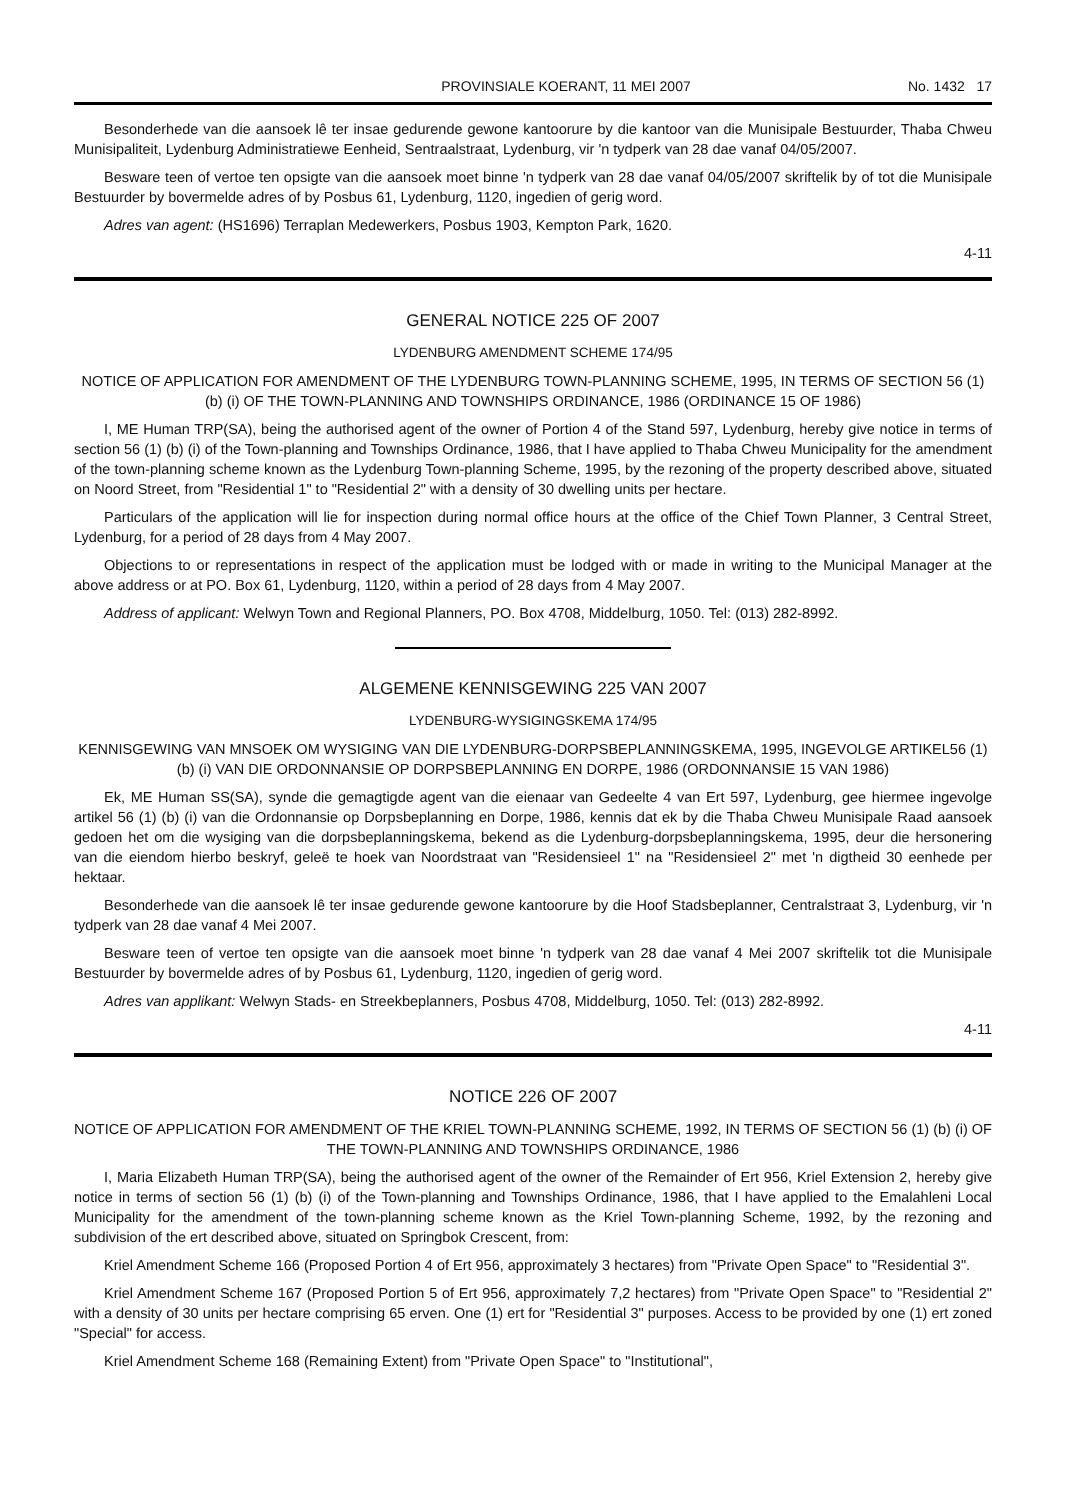PROVINSIALE KOERANT, 11 MEI 2007 No. 1432 17
Besonderhede van die aansoek lê ter insae gedurende gewone kantoorure by die kantoor van die Munisipale Bestuurder, Thaba Chweu Munisipaliteit, Lydenburg Administratiewe Eenheid, Sentraalstraat, Lydenburg, vir 'n tydperk van 28 dae vanaf 04/05/2007.
Besware teen of vertoe ten opsigte van die aansoek moet binne 'n tydperk van 28 dae vanaf 04/05/2007 skriftelik by of tot die Munisipale Bestuurder by bovermelde adres of by Posbus 61, Lydenburg, 1120, ingedien of gerig word.
Adres van agent: (HS1696) Terraplan Medewerkers, Posbus 1903, Kempton Park, 1620.
4-11
GENERAL NOTICE 225 OF 2007
LYDENBURG AMENDMENT SCHEME 174/95
NOTICE OF APPLICATION FOR AMENDMENT OF THE LYDENBURG TOWN-PLANNING SCHEME, 1995, IN TERMS OF SECTION 56 (1) (b) (i) OF THE TOWN-PLANNING AND TOWNSHIPS ORDINANCE, 1986 (ORDINANCE 15 OF 1986)
I, ME Human TRP(SA), being the authorised agent of the owner of Portion 4 of the Stand 597, Lydenburg, hereby give notice in terms of section 56 (1) (b) (i) of the Town-planning and Townships Ordinance, 1986, that I have applied to Thaba Chweu Municipality for the amendment of the town-planning scheme known as the Lydenburg Town-planning Scheme, 1995, by the rezoning of the property described above, situated on Noord Street, from "Residential 1" to "Residential 2" with a density of 30 dwelling units per hectare.
Particulars of the application will lie for inspection during normal office hours at the office of the Chief Town Planner, 3 Central Street, Lydenburg, for a period of 28 days from 4 May 2007.
Objections to or representations in respect of the application must be lodged with or made in writing to the Municipal Manager at the above address or at PO. Box 61, Lydenburg, 1120, within a period of 28 days from 4 May 2007.
Address of applicant: Welwyn Town and Regional Planners, PO. Box 4708, Middelburg, 1050. Tel: (013) 282-8992.
ALGEMENE KENNISGEWING 225 VAN 2007
LYDENBURG-WYSIGINGSKEMA 174/95
KENNISGEWING VAN MNSOEK OM WYSIGING VAN DIE LYDENBURG-DORPSBEPLANNINGSKEMA, 1995, INGEVOLGE ARTIKEL56 (1) (b) (i) VAN DIE ORDONNANSIE OP DORPSBEPLANNING EN DORPE, 1986 (ORDONNANSIE 15 VAN 1986)
Ek, ME Human SS(SA), synde die gemagtigde agent van die eienaar van Gedeelte 4 van Ert 597, Lydenburg, gee hiermee ingevolge artikel 56 (1) (b) (i) van die Ordonnansie op Dorpsbeplanning en Dorpe, 1986, kennis dat ek by die Thaba Chweu Munisipale Raad aansoek gedoen het om die wysiging van die dorpsbeplanningskema, bekend as die Lydenburg-dorpsbeplanningskema, 1995, deur die hersonering van die eiendom hierbo beskryf, geleë te hoek van Noordstraat van "Residensieel 1" na "Residensieel 2" met 'n digtheid 30 eenhede per hektaar.
Besonderhede van die aansoek lê ter insae gedurende gewone kantoorure by die Hoof Stadsbeplanner, Centralstraat 3, Lydenburg, vir 'n tydperk van 28 dae vanaf 4 Mei 2007.
Besware teen of vertoe ten opsigte van die aansoek moet binne 'n tydperk van 28 dae vanaf 4 Mei 2007 skriftelik tot die Munisipale Bestuurder by bovermelde adres of by Posbus 61, Lydenburg, 1120, ingedien of gerig word.
Adres van applikant: Welwyn Stads- en Streekbeplanners, Posbus 4708, Middelburg, 1050. Tel: (013) 282-8992.
4-11
NOTICE 226 OF 2007
NOTICE OF APPLICATION FOR AMENDMENT OF THE KRIEL TOWN-PLANNING SCHEME, 1992, IN TERMS OF SECTION 56 (1) (b) (i) OF THE TOWN-PLANNING AND TOWNSHIPS ORDINANCE, 1986
I, Maria Elizabeth Human TRP(SA), being the authorised agent of the owner of the Remainder of Ert 956, Kriel Extension 2, hereby give notice in terms of section 56 (1) (b) (i) of the Town-planning and Townships Ordinance, 1986, that I have applied to the Emalahleni Local Municipality for the amendment of the town-planning scheme known as the Kriel Town-planning Scheme, 1992, by the rezoning and subdivision of the ert described above, situated on Springbok Crescent, from:
Kriel Amendment Scheme 166 (Proposed Portion 4 of Ert 956, approximately 3 hectares) from "Private Open Space" to "Residential 3".
Kriel Amendment Scheme 167 (Proposed Portion 5 of Ert 956, approximately 7,2 hectares) from "Private Open Space" to "Residential 2" with a density of 30 units per hectare comprising 65 erven. One (1) ert for "Residential 3" purposes. Access to be provided by one (1) ert zoned "Special" for access.
Kriel Amendment Scheme 168 (Remaining Extent) from "Private Open Space" to "Institutional",